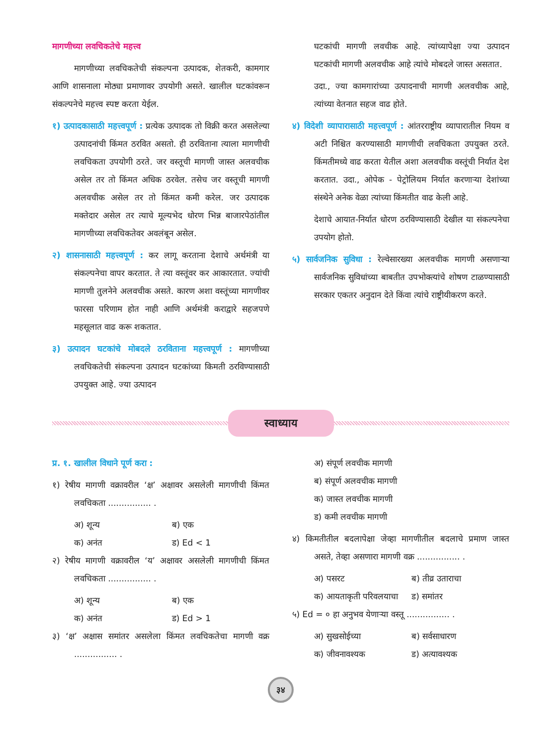मागणीच्या लवचिकतेचे महत्त्व
मागणीच्या लवचिकतेची संकल्पना उत्पादक, शेतकरी, कामगार आणि शासनाला मोठ्या प्रमाणावर उपयोगी असते. खालील घटकांवरून संकल्पनेचे महत्त्व स्पष्ट करता येईल.
१) उत्पादकासाठी महत्त्वपूर्ण : प्रत्येक उत्पादक तो विक्री करत असलेल्या उत्पादनांची किंमत ठरवित असतो. ही ठरविताना त्याला मागणीची लवचिकता उपयोगी ठरते. जर वस्तूची मागणी जास्त अलवचीक असेल तर तो किंमत अधिक ठरवेल. तसेच जर वस्तूची मागणी अलवचीक असेल तर तो किंमत कमी करेल. जर उत्पादक मक्तेदार असेल तर त्याचे मूल्यभेद धोरण भिन्न बाजारपेठांतील मागणीच्या लवचिकतेवर अवलंबून असेल.
२) शासनासाठी महत्त्वपूर्ण : कर लागू करताना देशाचे अर्थमंत्री या संकल्पनेचा वापर करतात. ते त्या वस्तूंवर कर आकारतात. ज्यांची मागणी तुलनेने अलवचीक असते. कारण अशा वस्तूंच्या मागणीवर फारसा परिणाम होत नाही आणि अर्थमंत्री कराद्वारे सहजपणे महसूलात वाढ करू शकतात.
३) उत्पादन घटकांचे मोबदले ठरविताना महत्त्वपूर्ण : मागणीच्या लवचिकतेची संकल्पना उत्पादन घटकांच्या किमती ठरविण्यासाठी उपयुक्त आहे. ज्या उत्पादन
घटकांची मागणी लवचीक आहे. त्यांच्यापेक्षा ज्या उत्पादन घटकांची मागणी अलवचीक आहे त्यांचे मोबदले जास्त असतात.
उदा., ज्या कामगारांच्या उत्पादनाची मागणी अलवचीक आहे, त्यांच्या वेतनात सहज वाढ होते.
४) विदेशी व्यापारासाठी महत्त्वपूर्ण : आंतरराष्ट्रीय व्यापारातील नियम व अटी निश्चित करण्यासाठी मागणीची लवचिकता उपयुक्त ठरते. किंमतीमध्ये वाढ करता येतील अशा अलवचीक वस्तूंची निर्यात देश करतात. उदा., ओपेक - पेट्रोलियम निर्यात करणाऱ्या देशांच्या संस्थेने अनेक वेळा त्यांच्या किंमतीत वाढ केली आहे.
देशाचे आयात-निर्यात धोरण ठरविण्यासाठी देखील या संकल्पनेचा उपयोग होतो.
५) सार्वजनिक सुविधा : रेल्वेसारख्या अलवचीक मागणी असणाऱ्या सार्वजनिक सुविधांच्या बाबतीत उपभोक्त्यांचे शोषण टाळण्यासाठी सरकार एकतर अनुदान देते किंवा त्यांचे राष्ट्रीयीकरण करते.
स्वाध्याय
प्र. १. खालील विधाने पूर्ण करा :
१) रेषीय मागणी वक्रावरील ‘क्ष’ अक्षावर असलेली मागणीची किंमत लवचिकता ................ .
अ) शून्य ब) एक
क) अनंत ड) Ed < 1
२) रेषीय मागणी वक्रावरील ‘य’ अक्षावर असलेली मागणीची किंमत लवचिकता ................ .
अ) शून्य ब) एक
क) अनंत ड) Ed > 1
३) ‘क्ष’ अक्षास समांतर असलेला किंमत लवचिकतेचा मागणी वक्र ................ .
अ) संपूर्ण लवचीक मागणी
ब) संपूर्ण अलवचीक मागणी
क) जास्त लवचीक मागणी
ड) कमी लवचीक मागणी
४) किमतीतील बदलापेक्षा जेव्हा मागणीतील बदलाचे प्रमाण जास्त असते, तेव्हा असणारा मागणी वक्र ................ .
अ) पसरट ब) तीव्र उताराचा
क) आयताकृती परिवलयाचा ड) समांतर
५) Ed = ० हा अनुभव येणाऱ्या वस्तू ................ .
अ) सुखसोईच्या ब) सर्वसाधारण
क) जीवनावश्यक ड) अत्यावश्यक
३४